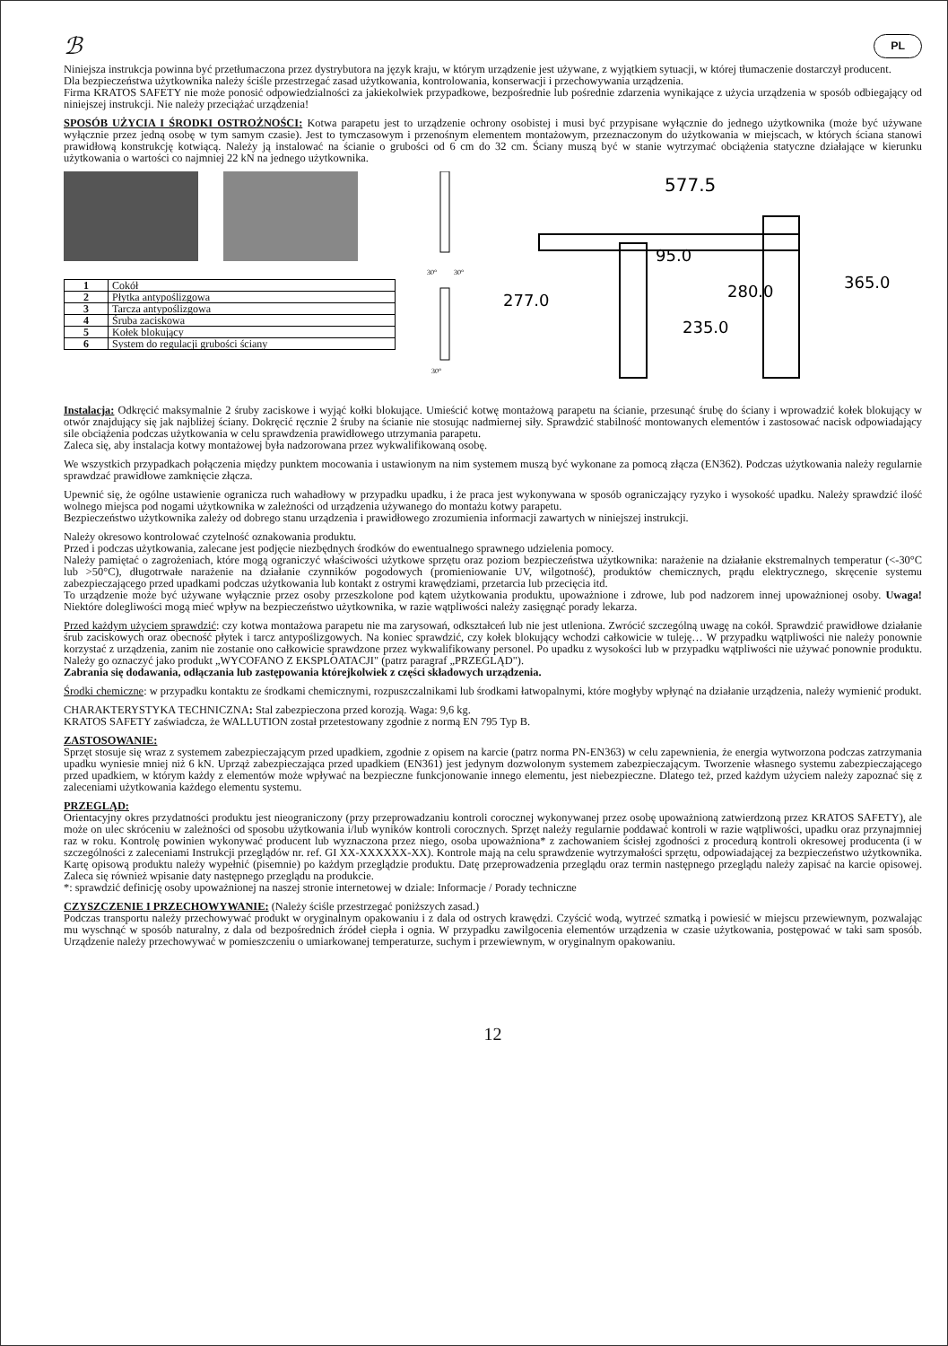ℬ PL
Niniejsza instrukcja powinna być przetłumaczona przez dystrybutora na język kraju, w którym urządzenie jest używane, z wyjątkiem sytuacji, w której tłumaczenie dostarczył producent.
Dla bezpieczeństwa użytkownika należy ściśle przestrzegać zasad użytkowania, kontrolowania, konserwacji i przechowywania urządzenia.
Firma KRATOS SAFETY nie może ponosić odpowiedzialności za jakiekolwiek przypadkowe, bezpośrednie lub pośrednie zdarzenia wynikające z użycia urządzenia w sposób odbiegający od niniejszej instrukcji. Nie należy przeciążać urządzenia!
SPOSÓB UŻYCIA I ŚRODKI OSTROŻNOŚCI: Kotwa parapetu jest to urządzenie ochrony osobistej i musi być przypisane wyłącznie do jednego użytkownika (może być używane wyłącznie przez jedną osobę w tym samym czasie). Jest to tymczasowym i przenośnym elementem montażowym, przeznaczonym do użytkowania w miejscach, w których ściana stanowi prawidłową konstrukcję kotwiącą. Należy ją instalować na ścianie o grubości od 6 cm do 32 cm. Ściany muszą być w stanie wytrzymać obciążenia statyczne działające w kierunku użytkowania o wartości co najmniej 22 kN na jednego użytkownika.
| 1 | Cokół |
| 2 | Płytka antypoślizgowa |
| 3 | Tarcza antypoślizgowa |
| 4 | Śruba zaciskowa |
| 5 | Kołek blokujący |
| 6 | System do regulacji grubości ściany |
30°
30°
30°
577.5
277.0
95.0
280.0
235.0
365.0
Instalacja: Odkręcić maksymalnie 2 śruby zaciskowe i wyjąć kołki blokujące. Umieścić kotwę montażową parapetu na ścianie, przesunąć śrubę do ściany i wprowadzić kołek blokujący w otwór znajdujący się jak najbliżej ściany. Dokręcić ręcznie 2 śruby na ścianie nie stosując nadmiernej siły. Sprawdzić stabilność montowanych elementów i zastosować nacisk odpowiadający sile obciążenia podczas użytkowania w celu sprawdzenia prawidłowego utrzymania parapetu.
Zaleca się, aby instalacja kotwy montażowej była nadzorowana przez wykwalifikowaną osobę.
We wszystkich przypadkach połączenia między punktem mocowania i ustawionym na nim systemem muszą być wykonane za pomocą złącza (EN362). Podczas użytkowania należy regularnie sprawdzać prawidłowe zamknięcie złącza.
Upewnić się, że ogólne ustawienie ogranicza ruch wahadłowy w przypadku upadku, i że praca jest wykonywana w sposób ograniczający ryzyko i wysokość upadku. Należy sprawdzić ilość wolnego miejsca pod nogami użytkownika w zależności od urządzenia używanego do montażu kotwy parapetu.
Bezpieczeństwo użytkownika zależy od dobrego stanu urządzenia i prawidłowego zrozumienia informacji zawartych w niniejszej instrukcji.
Należy okresowo kontrolować czytelność oznakowania produktu.
Przed i podczas użytkowania, zalecane jest podjęcie niezbędnych środków do ewentualnego sprawnego udzielenia pomocy.
Należy pamiętać o zagrożeniach, które mogą ograniczyć właściwości użytkowe sprzętu oraz poziom bezpieczeństwa użytkownika: narażenie na działanie ekstremalnych temperatur (<-30°C lub >50°C), długotrwałe narażenie na działanie czynników pogodowych (promieniowanie UV, wilgotność), produktów chemicznych, prądu elektrycznego, skręcenie systemu zabezpieczającego przed upadkami podczas użytkowania lub kontakt z ostrymi krawędziami, przetarcia lub przecięcia itd.
To urządzenie może być używane wyłącznie przez osoby przeszkolone pod kątem użytkowania produktu, upoważnione i zdrowe, lub pod nadzorem innej upoważnionej osoby. Uwaga! Niektóre dolegliwości mogą mieć wpływ na bezpieczeństwo użytkownika, w razie wątpliwości należy zasięgnąć porady lekarza.
Przed każdym użyciem sprawdzić: czy kotwa montażowa parapetu nie ma zarysowań, odkształceń lub nie jest utleniona. Zwrócić szczególną uwagę na cokół. Sprawdzić prawidłowe działanie śrub zaciskowych oraz obecność płytek i tarcz antypoślizgowych. Na koniec sprawdzić, czy kołek blokujący wchodzi całkowicie w tuleję… W przypadku wątpliwości nie należy ponownie korzystać z urządzenia, zanim nie zostanie ono całkowicie sprawdzone przez wykwalifikowany personel. Po upadku z wysokości lub w przypadku wątpliwości nie używać ponownie produktu. Należy go oznaczyć jako produkt „WYCOFANO Z EKSPLOATACJI" (patrz paragraf „PRZEGLĄD").
Zabrania się dodawania, odłączania lub zastępowania którejkolwiek z części składowych urządzenia.
Środki chemiczne: w przypadku kontaktu ze środkami chemicznymi, rozpuszczalnikami lub środkami łatwopalnymi, które mogłyby wpłynąć na działanie urządzenia, należy wymienić produkt.
CHARAKTERYSTYKA TECHNICZNA: Stal zabezpieczona przed korozją. Waga: 9,6 kg.
KRATOS SAFETY zaświadcza, że WALLUTION został przetestowany zgodnie z normą EN 795 Typ B.
ZASTOSOWANIE:
Sprzęt stosuje się wraz z systemem zabezpieczającym przed upadkiem, zgodnie z opisem na karcie (patrz norma PN-EN363) w celu zapewnienia, że energia wytworzona podczas zatrzymania upadku wyniesie mniej niż 6 kN. Uprząż zabezpieczająca przed upadkiem (EN361) jest jedynym dozwolonym systemem zabezpieczającym. Tworzenie własnego systemu zabezpieczającego przed upadkiem, w którym każdy z elementów może wpływać na bezpieczne funkcjonowanie innego elementu, jest niebezpieczne. Dlatego też, przed każdym użyciem należy zapoznać się z zaleceniami użytkowania każdego elementu systemu.
PRZEGLĄD:
Orientacyjny okres przydatności produktu jest nieograniczony (przy przeprowadzaniu kontroli corocznej wykonywanej przez osobę upoważnioną zatwierdzoną przez KRATOS SAFETY), ale może on ulec skróceniu w zależności od sposobu użytkowania i/lub wyników kontroli corocznych. Sprzęt należy regularnie poddawać kontroli w razie wątpliwości, upadku oraz przynajmniej raz w roku. Kontrolę powinien wykonywać producent lub wyznaczona przez niego, osoba upoważniona* z zachowaniem ścisłej zgodności z procedurą kontroli okresowej producenta (i w szczególności z zaleceniami Instrukcji przeglądów nr. ref. GI XX-XXXXXX-XX). Kontrole mają na celu sprawdzenie wytrzymałości sprzętu, odpowiadającej za bezpieczeństwo użytkownika. Kartę opisową produktu należy wypełnić (pisemnie) po każdym przeglądzie produktu. Datę przeprowadzenia przeglądu oraz termin następnego przeglądu należy zapisać na karcie opisowej. Zaleca się również wpisanie daty następnego przeglądu na produkcie.
*: sprawdzić definicję osoby upoważnionej na naszej stronie internetowej w dziale: Informacje / Porady techniczne
CZYSZCZENIE I PRZECHOWYWANIE: (Należy ściśle przestrzegać poniższych zasad.)
Podczas transportu należy przechowywać produkt w oryginalnym opakowaniu i z dala od ostrych krawędzi. Czyścić wodą, wytrzeć szmatką i powiesić w miejscu przewiewnym, pozwalając mu wyschnąć w sposób naturalny, z dala od bezpośrednich źródeł ciepła i ognia. W przypadku zawilgocenia elementów urządzenia w czasie użytkowania, postępować w taki sam sposób. Urządzenie należy przechowywać w pomieszczeniu o umiarkowanej temperaturze, suchym i przewiewnym, w oryginalnym opakowaniu.
12